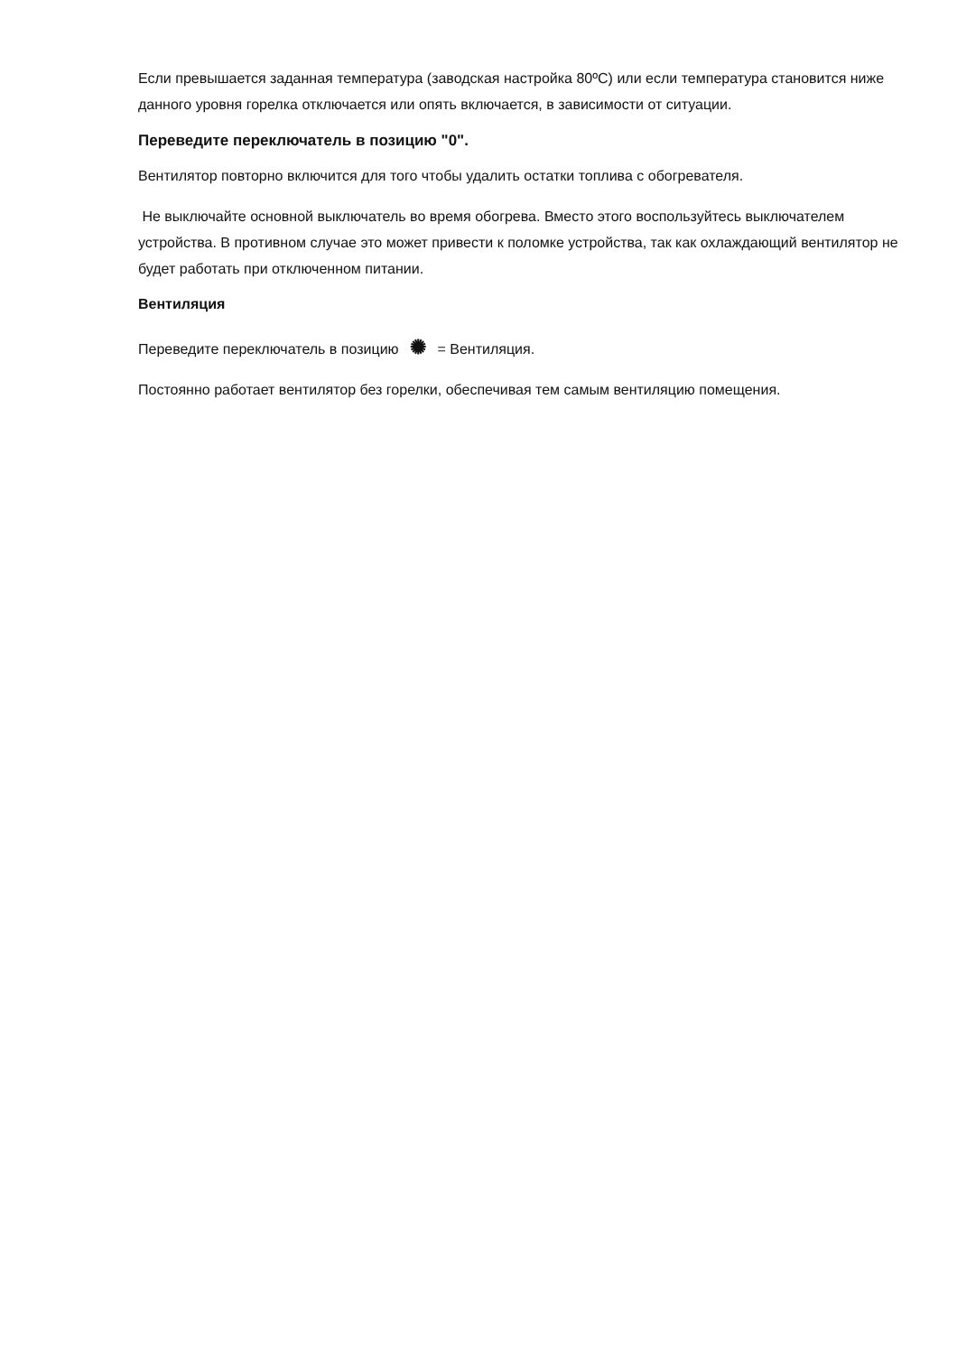Если превышается заданная температура (заводская настройка 80ºC) или если температура становится ниже данного уровня горелка отключается или опять включается, в зависимости от ситуации.
Переведите переключатель в позицию "0".
Вентилятор повторно включится для того чтобы удалить остатки топлива с обогревателя.
Не выключайте основной выключатель во время обогрева. Вместо этого воспользуйтесь выключателем устройства. В противном случае это может привести к поломке устройства, так как охлаждающий вентилятор не будет работать при отключенном питании.
Вентиляция
Переведите переключатель в позицию ✺ = Вентиляция.
Постоянно работает вентилятор без горелки, обеспечивая тем самым вентиляцию помещения.